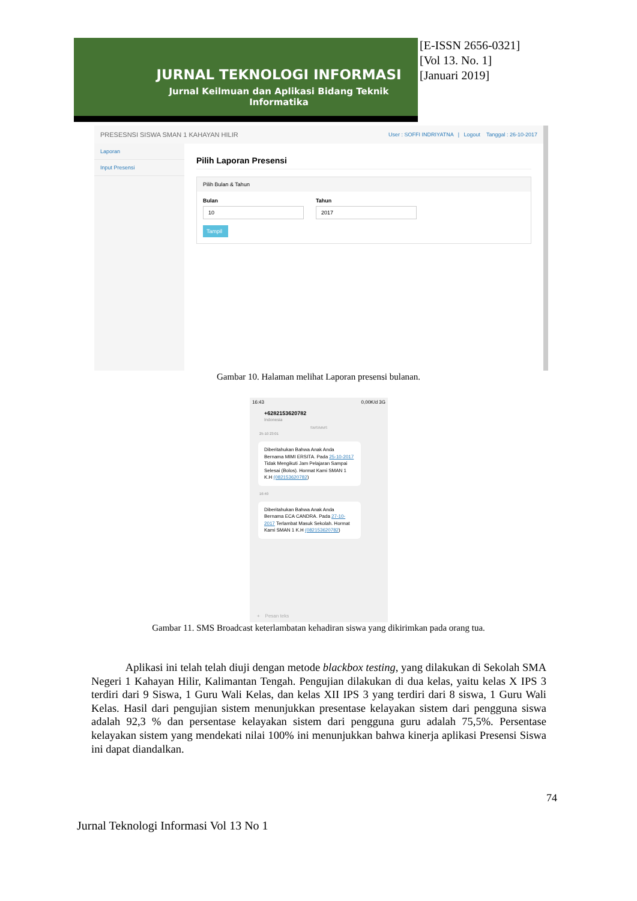JURNAL TEKNOLOGI INFORMASI
Jurnal Keilmuan dan Aplikasi Bidang Teknik Informatika
[E-ISSN 2656-0321]
[Vol 13. No. 1]
[Januari 2019]
PRESESNSI SISWA SMAN 1 KAHAYAN HILIR User : SOFFI INDRIYATNA | Logout Tanggal : 26-10-2017
Laporan
Input Presensi
Pilih Laporan Presensi
Pilih Bulan & Tahun
Bulan
10
Tahun
2017
Tampil
Gambar 10. Halaman melihat Laporan presensi bulanan.
16:43 0,00K/d 3G
+6282153620782
Indonesia
SMS/MMS
25-10 23:01
Diberitahukan Bahwa Anak Anda Bernama MIMI ERSITA. Pada 25-10-2017 Tidak Mengikuti Jam Pelajaran Sampai Selesai (Bolos). Hormat Kami SMAN 1 K.H (082153620782)
16:40
Diberitahukan Bahwa Anak Anda Bernama ECA CANDRA. Pada 27-10-2017 Terlambat Masuk Sekolah. Hormat Kami SMAN 1 K.H (082153620782)
+ Pesan teks
Gambar 11. SMS Broadcast keterlambatan kehadiran siswa yang dikirimkan pada orang tua.
Aplikasi ini telah telah diuji dengan metode blackbox testing, yang dilakukan di Sekolah SMA Negeri 1 Kahayan Hilir, Kalimantan Tengah. Pengujian dilakukan di dua kelas, yaitu kelas X IPS 3 terdiri dari 9 Siswa, 1 Guru Wali Kelas, dan kelas XII IPS 3 yang terdiri dari 8 siswa, 1 Guru Wali Kelas. Hasil dari pengujian sistem menunjukkan presentase kelayakan sistem dari pengguna siswa adalah 92,3 % dan persentase kelayakan sistem dari pengguna guru adalah 75,5%. Persentase kelayakan sistem yang mendekati nilai 100% ini menunjukkan bahwa kinerja aplikasi Presensi Siswa ini dapat diandalkan.
74
Jurnal Teknologi Informasi Vol 13 No 1